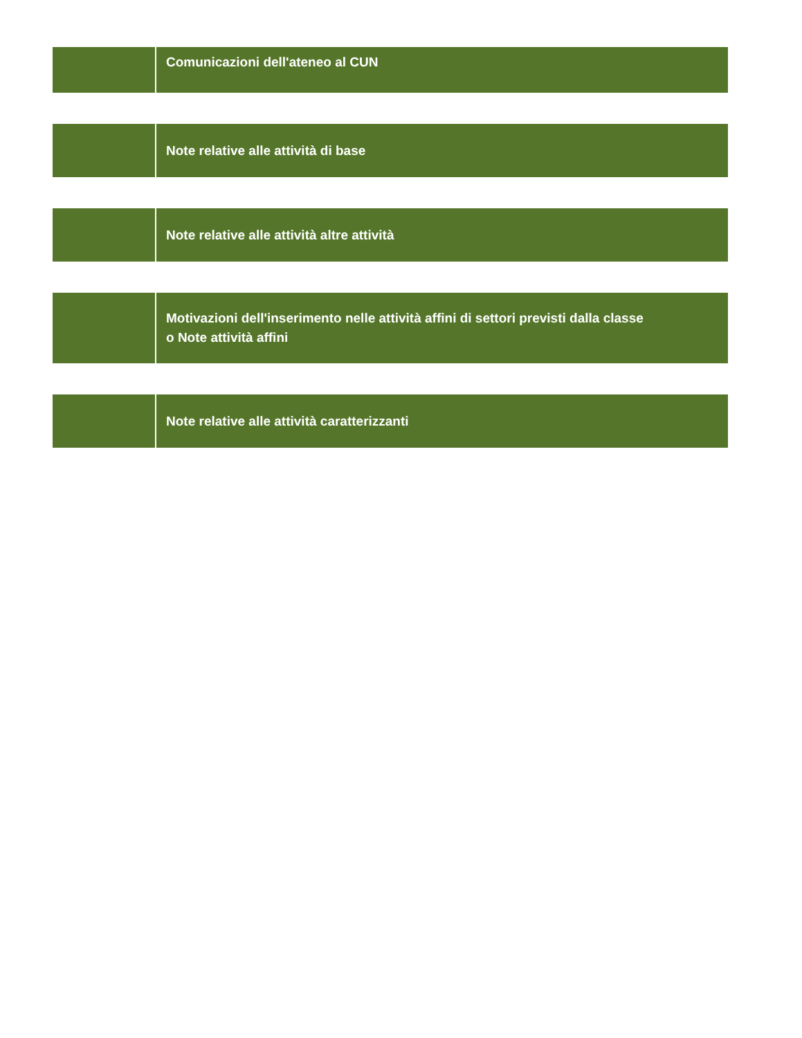| | Comunicazioni dell'ateneo al CUN |
| | Note relative alle attività di base |
| | Note relative alle attività altre attività |
| | Motivazioni dell'inserimento nelle attività affini di settori previsti dalla classe o Note attività affini |
| | Note relative alle attività caratterizzanti |